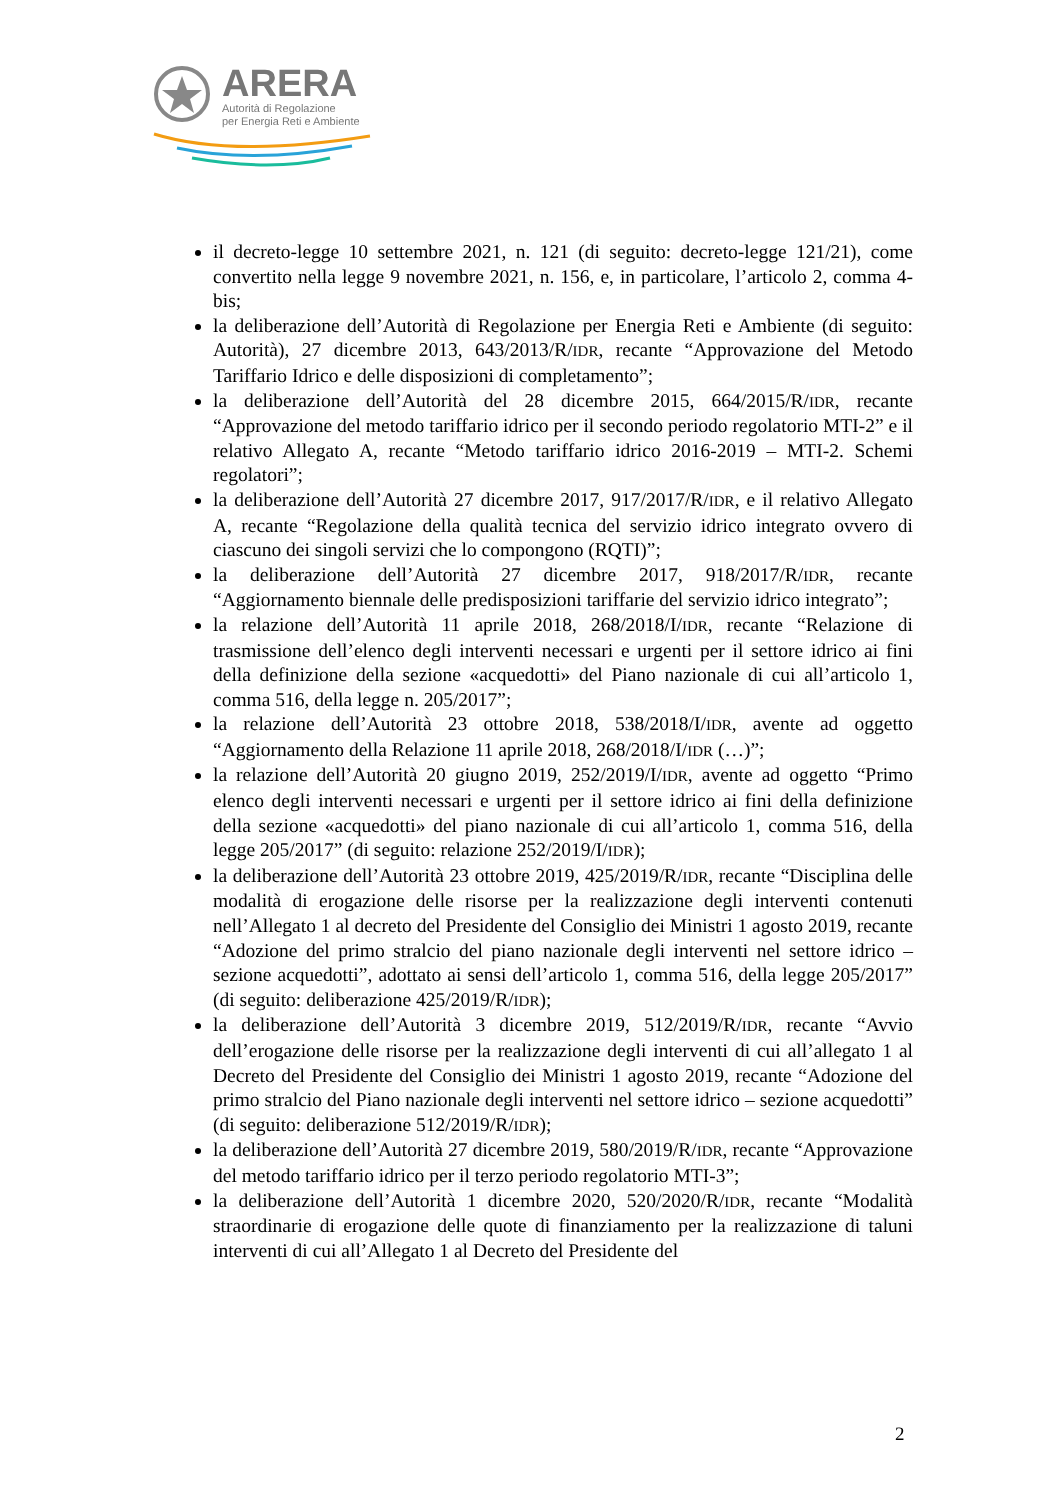ARERA
Autorità di Regolazione
per Energia Reti e Ambiente
il decreto-legge 10 settembre 2021, n. 121 (di seguito: decreto-legge 121/21), come convertito nella legge 9 novembre 2021, n. 156, e, in particolare, l’articolo 2, comma 4-bis;
la deliberazione dell’Autorità di Regolazione per Energia Reti e Ambiente (di seguito: Autorità), 27 dicembre 2013, 643/2013/R/IDR, recante “Approvazione del Metodo Tariffario Idrico e delle disposizioni di completamento”;
la deliberazione dell’Autorità del 28 dicembre 2015, 664/2015/R/IDR, recante “Approvazione del metodo tariffario idrico per il secondo periodo regolatorio MTI-2” e il relativo Allegato A, recante “Metodo tariffario idrico 2016-2019 – MTI-2. Schemi regolatori”;
la deliberazione dell’Autorità 27 dicembre 2017, 917/2017/R/IDR, e il relativo Allegato A, recante “Regolazione della qualità tecnica del servizio idrico integrato ovvero di ciascuno dei singoli servizi che lo compongono (RQTI)”;
la deliberazione dell’Autorità 27 dicembre 2017, 918/2017/R/IDR, recante “Aggiornamento biennale delle predisposizioni tariffarie del servizio idrico integrato”;
la relazione dell’Autorità 11 aprile 2018, 268/2018/I/IDR, recante “Relazione di trasmissione dell’elenco degli interventi necessari e urgenti per il settore idrico ai fini della definizione della sezione «acquedotti» del Piano nazionale di cui all’articolo 1, comma 516, della legge n. 205/2017”;
la relazione dell’Autorità 23 ottobre 2018, 538/2018/I/IDR, avente ad oggetto “Aggiornamento della Relazione 11 aprile 2018, 268/2018/I/IDR (…)”;
la relazione dell’Autorità 20 giugno 2019, 252/2019/I/IDR, avente ad oggetto “Primo elenco degli interventi necessari e urgenti per il settore idrico ai fini della definizione della sezione «acquedotti» del piano nazionale di cui all’articolo 1, comma 516, della legge 205/2017” (di seguito: relazione 252/2019/I/IDR);
la deliberazione dell’Autorità 23 ottobre 2019, 425/2019/R/IDR, recante “Disciplina delle modalità di erogazione delle risorse per la realizzazione degli interventi contenuti nell’Allegato 1 al decreto del Presidente del Consiglio dei Ministri 1 agosto 2019, recante “Adozione del primo stralcio del piano nazionale degli interventi nel settore idrico – sezione acquedotti”, adottato ai sensi dell’articolo 1, comma 516, della legge 205/2017” (di seguito: deliberazione 425/2019/R/IDR);
la deliberazione dell’Autorità 3 dicembre 2019, 512/2019/R/IDR, recante “Avvio dell’erogazione delle risorse per la realizzazione degli interventi di cui all’allegato 1 al Decreto del Presidente del Consiglio dei Ministri 1 agosto 2019, recante “Adozione del primo stralcio del Piano nazionale degli interventi nel settore idrico – sezione acquedotti” (di seguito: deliberazione 512/2019/R/IDR);
la deliberazione dell’Autorità 27 dicembre 2019, 580/2019/R/IDR, recante “Approvazione del metodo tariffario idrico per il terzo periodo regolatorio MTI-3”;
la deliberazione dell’Autorità 1 dicembre 2020, 520/2020/R/IDR, recante “Modalità straordinarie di erogazione delle quote di finanziamento per la realizzazione di taluni interventi di cui all’Allegato 1 al Decreto del Presidente del
2